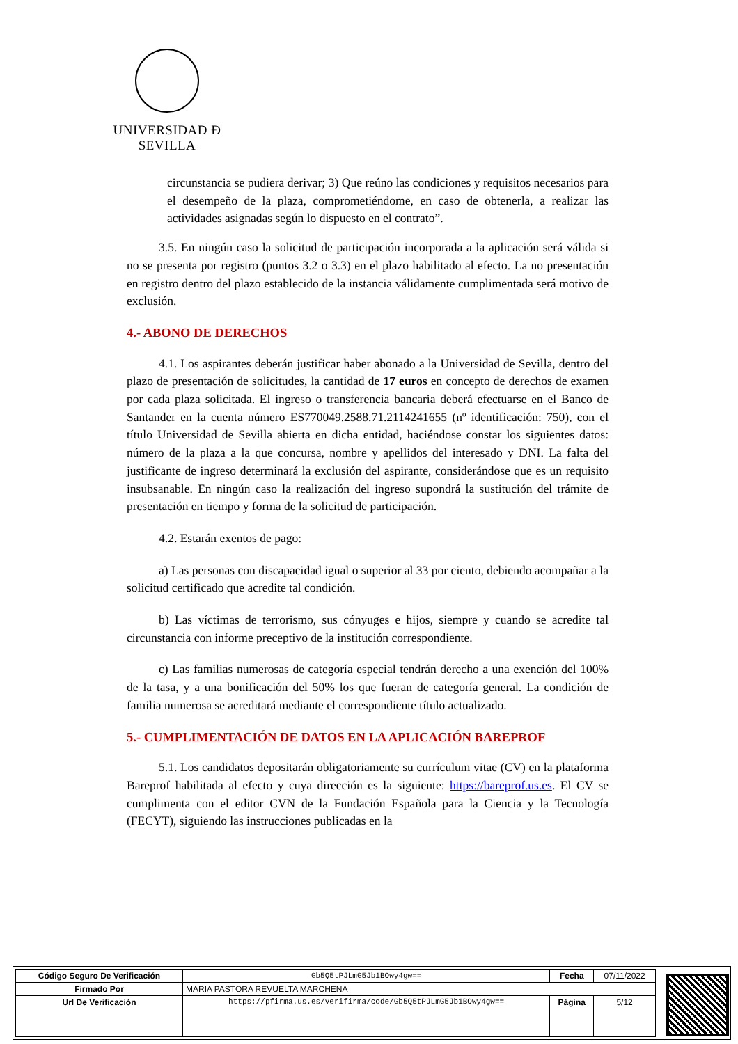UNIVERSIDAD Ð SEVILLA
circunstancia se pudiera derivar; 3) Que reúno las condiciones y requisitos necesarios para el desempeño de la plaza, comprometiéndome, en caso de obtenerla, a realizar las actividades asignadas según lo dispuesto en el contrato”.
3.5. En ningún caso la solicitud de participación incorporada a la aplicación será válida si no se presenta por registro (puntos 3.2 o 3.3) en el plazo habilitado al efecto. La no presentación en registro dentro del plazo establecido de la instancia válidamente cumplimentada será motivo de exclusión.
4.- ABONO DE DERECHOS
4.1. Los aspirantes deberán justificar haber abonado a la Universidad de Sevilla, dentro del plazo de presentación de solicitudes, la cantidad de 17 euros en concepto de derechos de examen por cada plaza solicitada. El ingreso o transferencia bancaria deberá efectuarse en el Banco de Santander en la cuenta número ES770049.2588.71.2114241655 (nº identificación: 750), con el título Universidad de Sevilla abierta en dicha entidad, haciéndose constar los siguientes datos: número de la plaza a la que concursa, nombre y apellidos del interesado y DNI. La falta del justificante de ingreso determinará la exclusión del aspirante, considerándose que es un requisito insubsanable. En ningún caso la realización del ingreso supondrá la sustitución del trámite de presentación en tiempo y forma de la solicitud de participación.
4.2. Estarán exentos de pago:
a) Las personas con discapacidad igual o superior al 33 por ciento, debiendo acompañar a la solicitud certificado que acredite tal condición.
b) Las víctimas de terrorismo, sus cónyuges e hijos, siempre y cuando se acredite tal circunstancia con informe preceptivo de la institución correspondiente.
c) Las familias numerosas de categoría especial tendrán derecho a una exención del 100% de la tasa, y a una bonificación del 50% los que fueran de categoría general. La condición de familia numerosa se acreditará mediante el correspondiente título actualizado.
5.- CUMPLIMENTACIÓN DE DATOS EN LA APLICACIÓN BAREPROF
5.1. Los candidatos depositarán obligatoriamente su currículum vitae (CV) en la plataforma Bareprof habilitada al efecto y cuya dirección es la siguiente: https://bareprof.us.es. El CV se cumplimenta con el editor CVN de la Fundación Española para la Ciencia y la Tecnología (FECYT), siguiendo las instrucciones publicadas en la
| Código Seguro De Verificación | Gb5Q5tPJLmG5Jb1BOwy4gw== | Fecha | 07/11/2022 |
| Firmado Por | MARIA PASTORA REVUELTA MARCHENA | | |
| Url De Verificación | https://pfirma.us.es/verifirma/code/Gb5Q5tPJLmG5Jb1BOwy4gw== | Página | 5/12 |